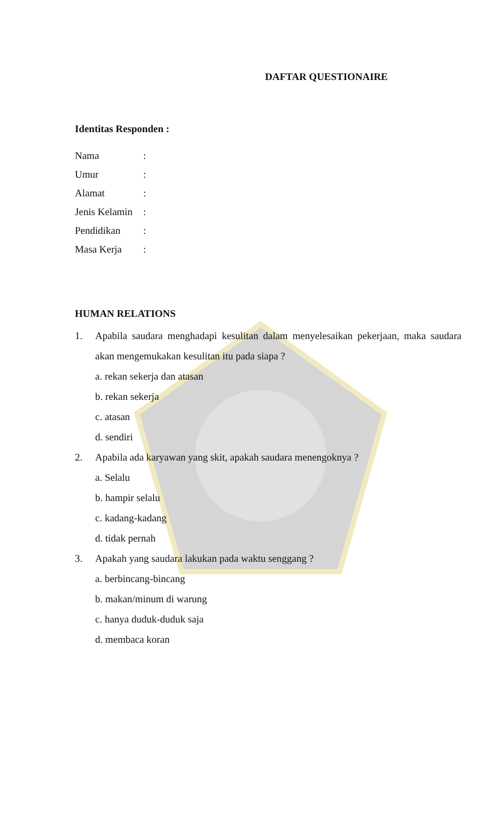DAFTAR QUESTIONAIRE
Identitas Responden :
| Nama | : |
| Umur | : |
| Alamat | : |
| Jenis Kelamin | : |
| Pendidikan | : |
| Masa Kerja | : |
HUMAN RELATIONS
1. Apabila saudara menghadapi kesulitan dalam menyelesaikan pekerjaan, maka saudara akan mengemukakan kesulitan itu pada siapa ?
a. rekan sekerja dan atasan
b. rekan sekerja
c. atasan
d. sendiri
2. Apabila ada karyawan yang skit, apakah saudara menengoknya ?
a. Selalu
b. hampir selalu
c. kadang-kadang
d. tidak pernah
3. Apakah yang saudara lakukan pada waktu senggang ?
a. berbincang-bincang
b. makan/minum di warung
c. hanya duduk-duduk saja
d. membaca koran